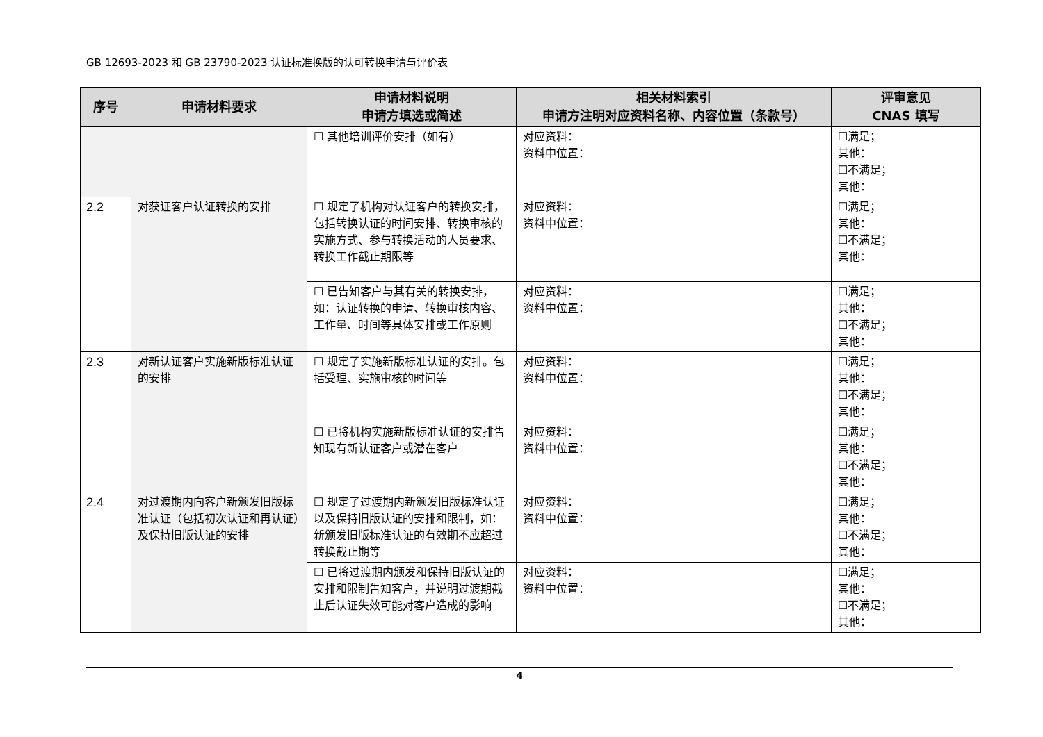GB 12693-2023 和 GB 23790-2023 认证标准换版的认可转换申请与评价表
| 序号 | 申请材料要求 | 申请材料说明 申请方填选或简述 | 相关材料索引 申请方注明对应资料名称、内容位置（条款号） | 评审意见 CNAS 填写 |
| --- | --- | --- | --- | --- |
| | | ☐ 其他培训评价安排（如有） | 对应资料： 资料中位置： | ☐满足； 其他： ☐不满足； 其他： |
| 2.2 | 对获证客户认证转换的安排 | ☐ 规定了机构对认证客户的转换安排，包括转换认证的时间安排、转换审核的实施方式、参与转换活动的人员要求、转换工作截止期限等 | 对应资料： 资料中位置： | ☐满足； 其他： ☐不满足； 其他： |
| | | ☐ 已告知客户与其有关的转换安排，如：认证转换的申请、转换审核内容、工作量、时间等具体安排或工作原则 | 对应资料： 资料中位置： | ☐满足； 其他： ☐不满足； 其他： |
| 2.3 | 对新认证客户实施新版标准认证的安排 | ☐ 规定了实施新版标准认证的安排。包括受理、实施审核的时间等 | 对应资料： 资料中位置： | ☐满足； 其他： ☐不满足； 其他： |
| | | ☐ 已将机构实施新版标准认证的安排告知现有新认证客户或潜在客户 | 对应资料： 资料中位置： | ☐满足； 其他： ☐不满足； 其他： |
| 2.4 | 对过渡期内向客户新颁发旧版标准认证（包括初次认证和再认证）及保持旧版认证的安排 | ☐ 规定了过渡期内新颁发旧版标准认证以及保持旧版认证的安排和限制，如：新颁发旧版标准认证的有效期不应超过转换截止期等 | 对应资料： 资料中位置： | ☐满足； 其他： ☐不满足； 其他： |
| | | ☐ 已将过渡期内颁发和保持旧版认证的安排和限制告知客户，并说明过渡期截止后认证失效可能对客户造成的影响 | 对应资料： 资料中位置： | ☐满足； 其他： ☐不满足； 其他： |
4